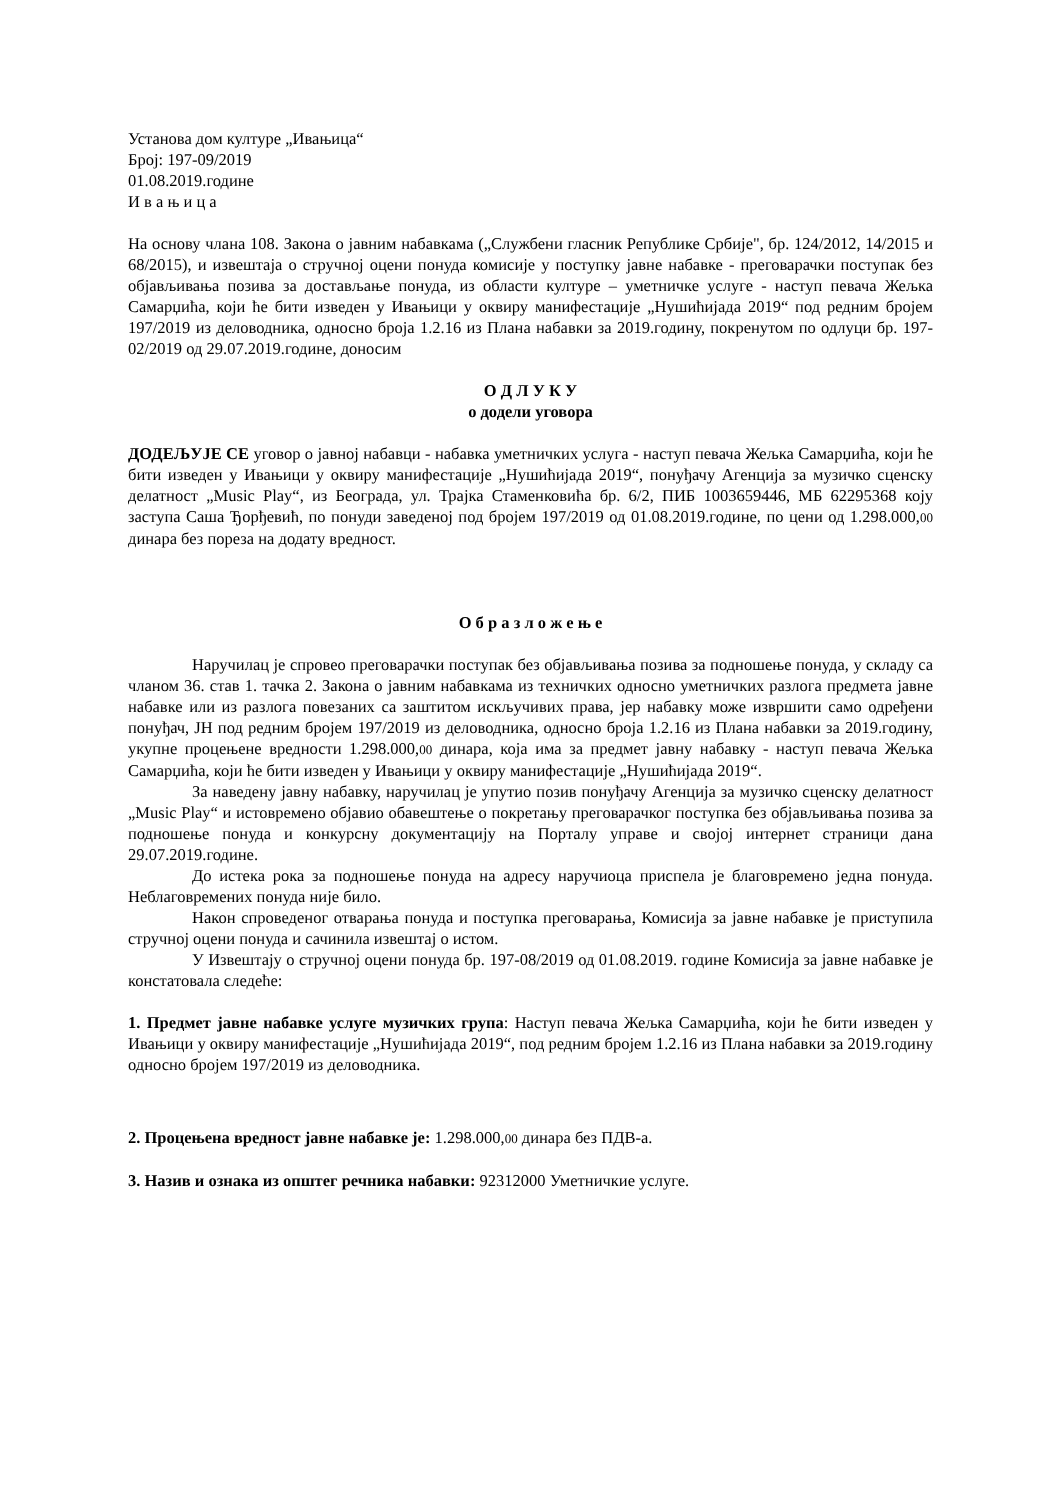Установа дом културе „Ивањица“
Број: 197-09/2019
01.08.2019.године
И в а њ и ц а
На основу члана 108. Закона о јавним набавкама („Службени гласник Републике Србије", бр. 124/2012, 14/2015 и 68/2015), и извештаја о стручној оцени понуда комисије у поступку јавне набавке - преговарачки поступак без објављивања позива за достављање понуда, из области културе – уметничке услуге - наступ певача Жељка Самарџића, који ће бити изведен у Ивањици у оквиру манифестације „Нушићијада 2019“ под редним бројем 197/2019 из деловодника, односно броја 1.2.16 из Плана набавки за 2019.годину, покренутом по одлуци бр. 197-02/2019 од 29.07.2019.године, доносим
О Д Л У К У
о додели уговора
ДОДЕЉУЈЕ СЕ уговор о јавној набавци - набавка уметничких услуга - наступ певача Жељка Самарџића, који ће бити изведен у Ивањици у оквиру манифестације „Нушићијада 2019“, понуђачу Агенција за музичко сценску делатност „Music Play“, из Београда, ул. Трајка Стаменковића бр. 6/2, ПИБ 1003659446, МБ 62295368 коју заступа Саша Ђорђевић, по понуди заведеној под бројем 197/2019 од 01.08.2019.године, по цени од 1.298.000,00 динара без пореза на додату вредност.
О б р а з л о ж е њ е
Наручилац је спровео преговарачки поступак без објављивања позива за подношење понуда, у складу са чланом 36. став 1. тачка 2. Закона о јавним набавкама из техничких односно уметничких разлога предмета јавне набавке или из разлога повезаних са заштитом искључивих права, јер набавку може извршити само одређени понуђач, ЈН под редним бројем 197/2019 из деловодника, односно броја 1.2.16 из Плана набавки за 2019.годину, укупне процењене вредности 1.298.000,00 динара, која има за предмет јавну набавку - наступ певача Жељка Самарџића, који ће бити изведен у Ивањици у оквиру манифестације „Нушићијада 2019“.
За наведену јавну набавку, наручилац је упутио позив понуђачу Агенција за музичко сценску делатност „Music Play“ и истовремено објавио обавештење о покретању преговарачког поступка без објављивања позива за подношење понуда и конкурсну документацију на Порталу управе и својој интернет страници дана 29.07.2019.године.
До истека рока за подношење понуда на адресу наручиоца приспела је благовремено једна понуда. Неблаговремених понуда није било.
Након спроведеног отварања понуда и поступка преговарања, Комисија за јавне набавке је приступила стручној оцени понуда и сачинила извештај о истом.
У Извештају о стручној оцени понуда бр. 197-08/2019 од 01.08.2019. године Комисија за јавне набавке је констатовала следеће:
1. Предмет јавне набавке услуге музичких група: Наступ певача Жељка Самарџића, који ће бити изведен у Ивањици у оквиру манифестације „Нушићијада 2019“, под редним бројем 1.2.16 из Плана набавки за 2019.годину односно бројем 197/2019 из деловодника.
2. Процењена вредност јавне набавке је: 1.298.000,00 динара без ПДВ-а.
3. Назив и ознака из општег речника набавки: 92312000 Уметничкие услуге.